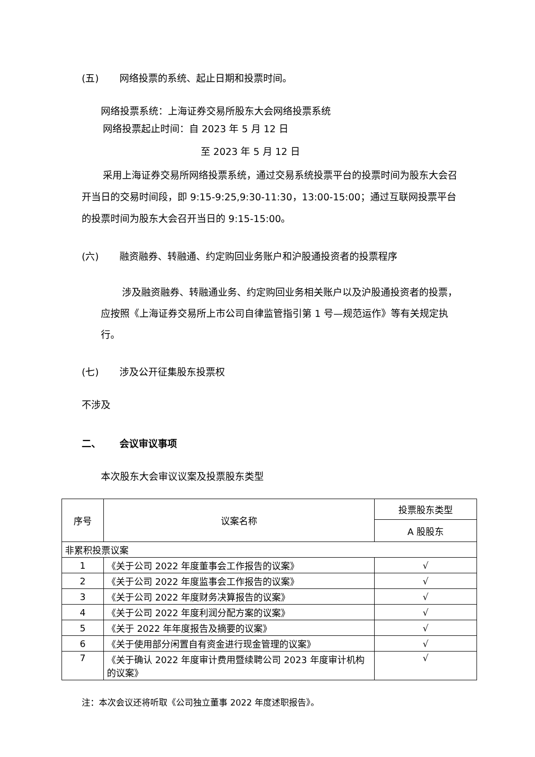(五) 网络投票的系统、起止日期和投票时间。
网络投票系统：上海证券交易所股东大会网络投票系统
网络投票起止时间：自 2023 年 5 月 12 日
至 2023 年 5 月 12 日
采用上海证券交易所网络投票系统，通过交易系统投票平台的投票时间为股东大会召开当日的交易时间段，即 9:15-9:25,9:30-11:30，13:00-15:00；通过互联网投票平台的投票时间为股东大会召开当日的 9:15-15:00。
(六) 融资融券、转融通、约定购回业务账户和沪股通投资者的投票程序
涉及融资融券、转融通业务、约定购回业务相关账户以及沪股通投资者的投票，应按照《上海证券交易所上市公司自律监管指引第 1 号—规范运作》等有关规定执行。
(七) 涉及公开征集股东投票权
不涉及
二、 会议审议事项
本次股东大会审议议案及投票股东类型
| 序号 | 议案名称 | 投票股东类型 |
| --- | --- | --- |
| | | A 股股东 |
| 非累积投票议案 | | |
| 1 | 《关于公司 2022 年度董事会工作报告的议案》 | √ |
| 2 | 《关于公司 2022 年度监事会工作报告的议案》 | √ |
| 3 | 《关于公司 2022 年度财务决算报告的议案》 | √ |
| 4 | 《关于公司 2022 年度利润分配方案的议案》 | √ |
| 5 | 《关于 2022 年年度报告及摘要的议案》 | √ |
| 6 | 《关于使用部分闲置自有资金进行现金管理的议案》 | √ |
| 7 | 《关于确认 2022 年度审计费用暨续聘公司 2023 年度审计机构的议案》 | √ |
注：本次会议还将听取《公司独立董事 2022 年度述职报告》。